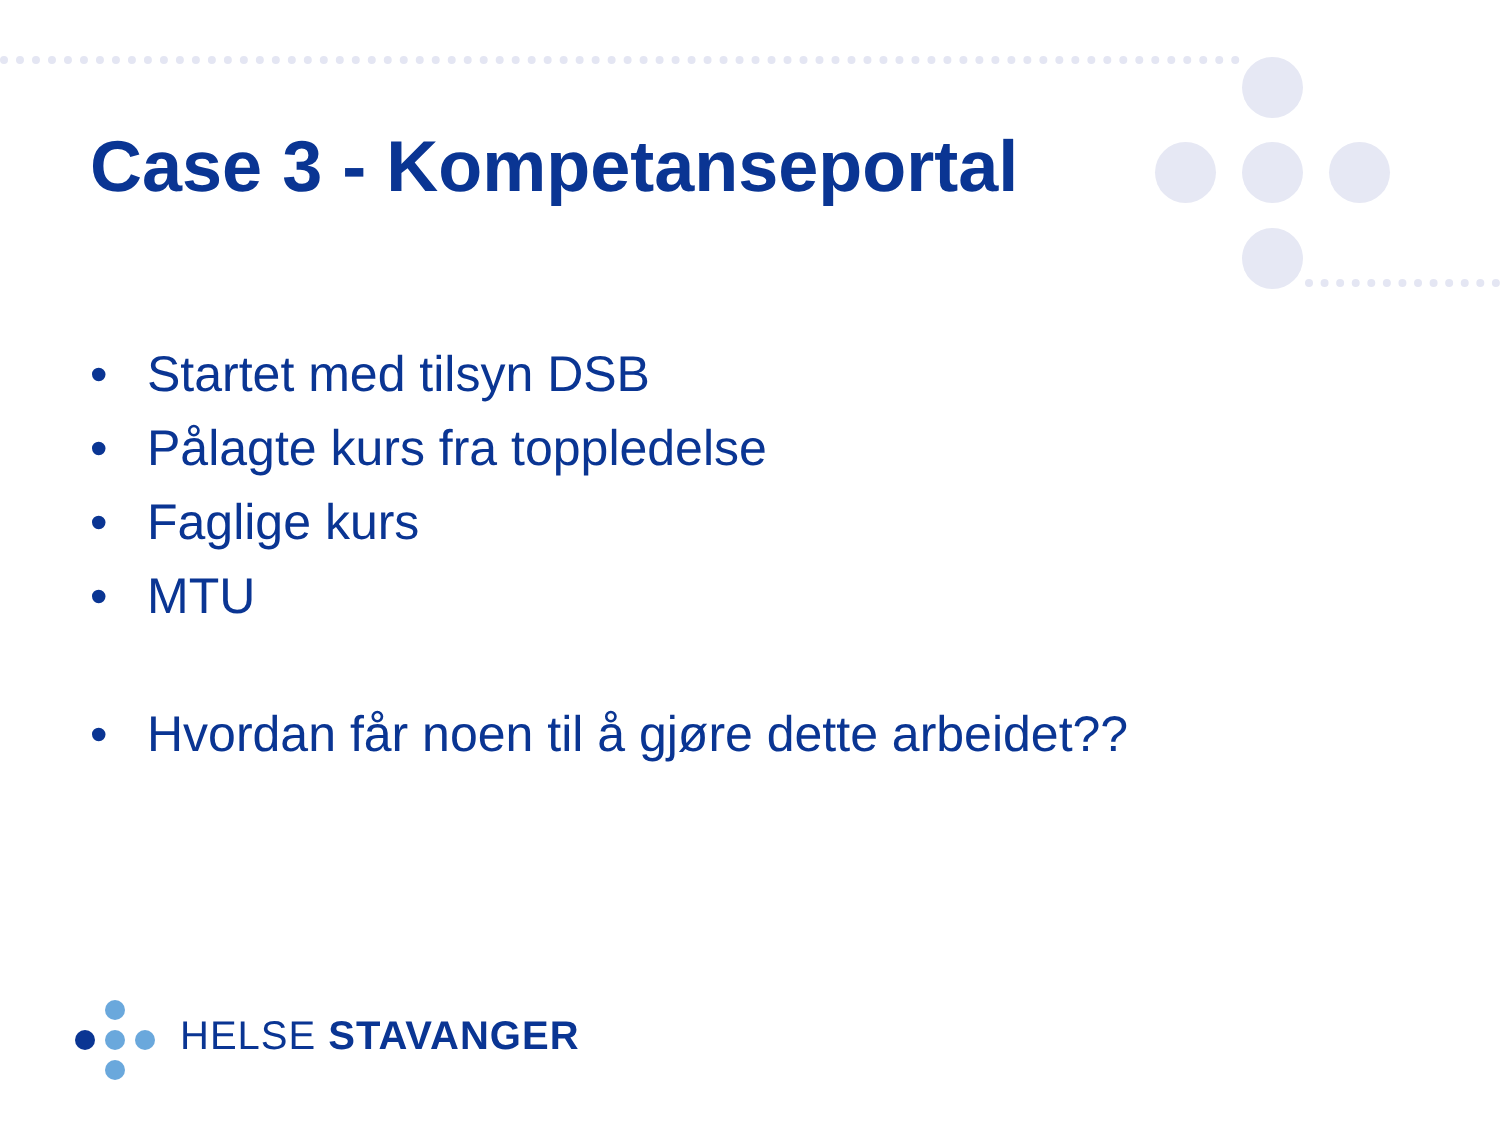Case 3 - Kompetanseportal
• Startet med tilsyn DSB
• Pålagte kurs fra toppledelse
• Faglige kurs
• MTU
• Hvordan får noen til å gjøre dette arbeidet??
HELSE STAVANGER